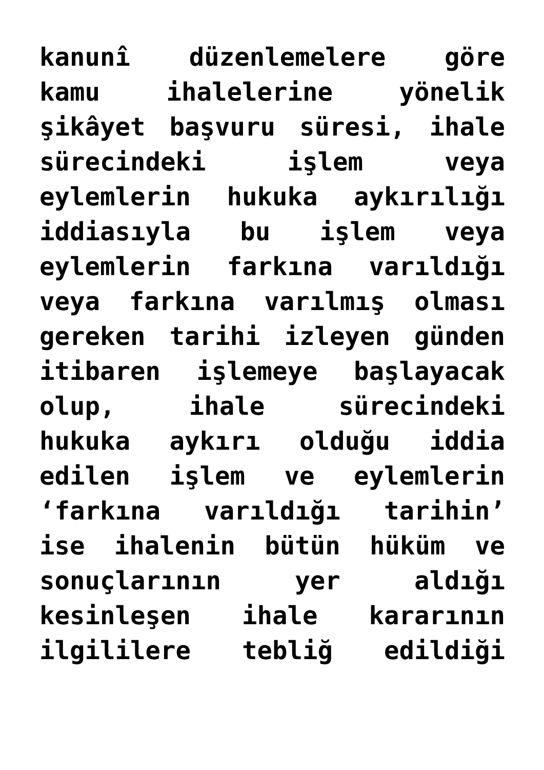kanunî düzenlemelere göre
kamu ihalelerine yönelik
şikâyet başvuru süresi, ihale
sürecindeki işlem veya
eylemlerin hukuka aykırılığı
iddiasıyla bu işlem veya
eylemlerin farkına varıldığı
veya farkına varılmış olması
gereken tarihi izleyen günden
itibaren işlemeye başlayacak
olup, ihale sürecindeki
hukuka aykırı olduğu iddia
edilen işlem ve eylemlerin
‘farkına varıldığı tarihin’
ise ihalenin bütün hüküm ve
sonuçlarının yer aldığı
kesinleşen ihale kararının
ilgililere tebliğ edildiği